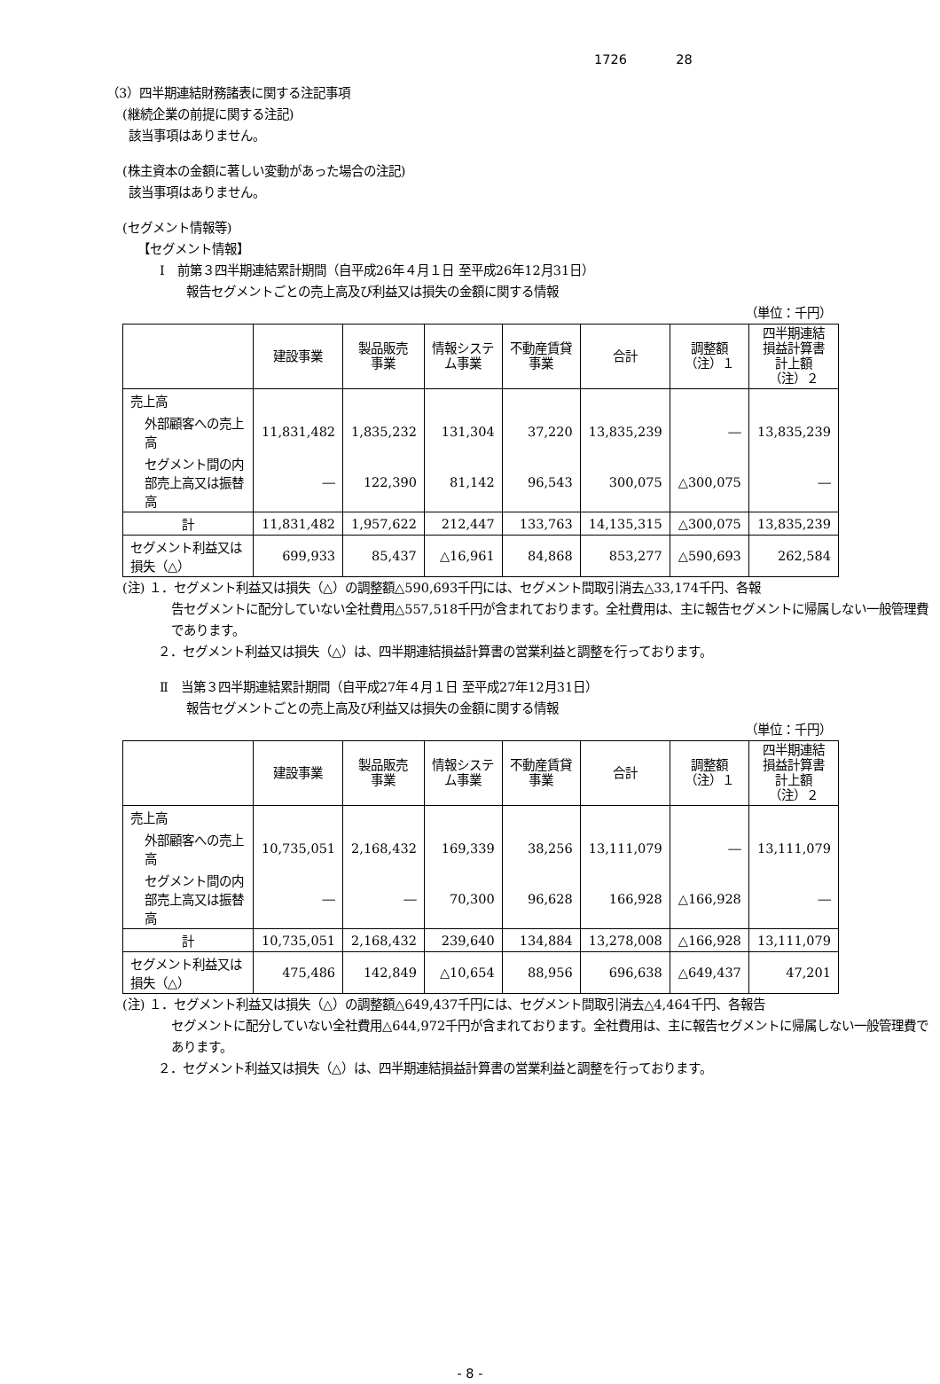1726 28
（3）四半期連結財務諸表に関する注記事項
(継続企業の前提に関する注記)
該当事項はありません。
(株主資本の金額に著しい変動があった場合の注記)
該当事項はありません。
(セグメント情報等)
【セグメント情報】
Ⅰ　前第３四半期連結累計期間（自平成26年４月１日 至平成26年12月31日）
報告セグメントごとの売上高及び利益又は損失の金額に関する情報
（単位：千円）
| | 建設事業 | 製品販売 事業 | 情報システ ム事業 | 不動産賃貸 事業 | 合計 | 調整額 （注）１ | 四半期連結 損益計算書 計上額 （注）２ |
| --- | --- | --- | --- | --- | --- | --- | --- |
| 売上高 | | | | | | | |
| 外部顧客への売上高 | 11,831,482 | 1,835,232 | 131,304 | 37,220 | 13,835,239 | ― | 13,835,239 |
| セグメント間の内部売上高又は振替高 | ― | 122,390 | 81,142 | 96,543 | 300,075 | △300,075 | ― |
| 計 | 11,831,482 | 1,957,622 | 212,447 | 133,763 | 14,135,315 | △300,075 | 13,835,239 |
| セグメント利益又は損失（△） | 699,933 | 85,437 | △16,961 | 84,868 | 853,277 | △590,693 | 262,584 |
(注) １．セグメント利益又は損失（△）の調整額△590,693千円には、セグメント間取引消去△33,174千円、各報
告セグメントに配分していない全社費用△557,518千円が含まれております。全社費用は、主に報告セグメントに帰属しない一般管理費であります。
２．セグメント利益又は損失（△）は、四半期連結損益計算書の営業利益と調整を行っております。
Ⅱ　当第３四半期連結累計期間（自平成27年４月１日 至平成27年12月31日）
報告セグメントごとの売上高及び利益又は損失の金額に関する情報
（単位：千円）
| | 建設事業 | 製品販売 事業 | 情報システ ム事業 | 不動産賃貸 事業 | 合計 | 調整額 （注）１ | 四半期連結 損益計算書 計上額 （注）２ |
| --- | --- | --- | --- | --- | --- | --- | --- |
| 売上高 | | | | | | | |
| 外部顧客への売上高 | 10,735,051 | 2,168,432 | 169,339 | 38,256 | 13,111,079 | ― | 13,111,079 |
| セグメント間の内部売上高又は振替高 | ― | ― | 70,300 | 96,628 | 166,928 | △166,928 | ― |
| 計 | 10,735,051 | 2,168,432 | 239,640 | 134,884 | 13,278,008 | △166,928 | 13,111,079 |
| セグメント利益又は損失（△） | 475,486 | 142,849 | △10,654 | 88,956 | 696,638 | △649,437 | 47,201 |
(注) １．セグメント利益又は損失（△）の調整額△649,437千円には、セグメント間取引消去△4,464千円、各報告
セグメントに配分していない全社費用△644,972千円が含まれております。全社費用は、主に報告セグメントに帰属しない一般管理費であります。
２．セグメント利益又は損失（△）は、四半期連結損益計算書の営業利益と調整を行っております。
- 8 -